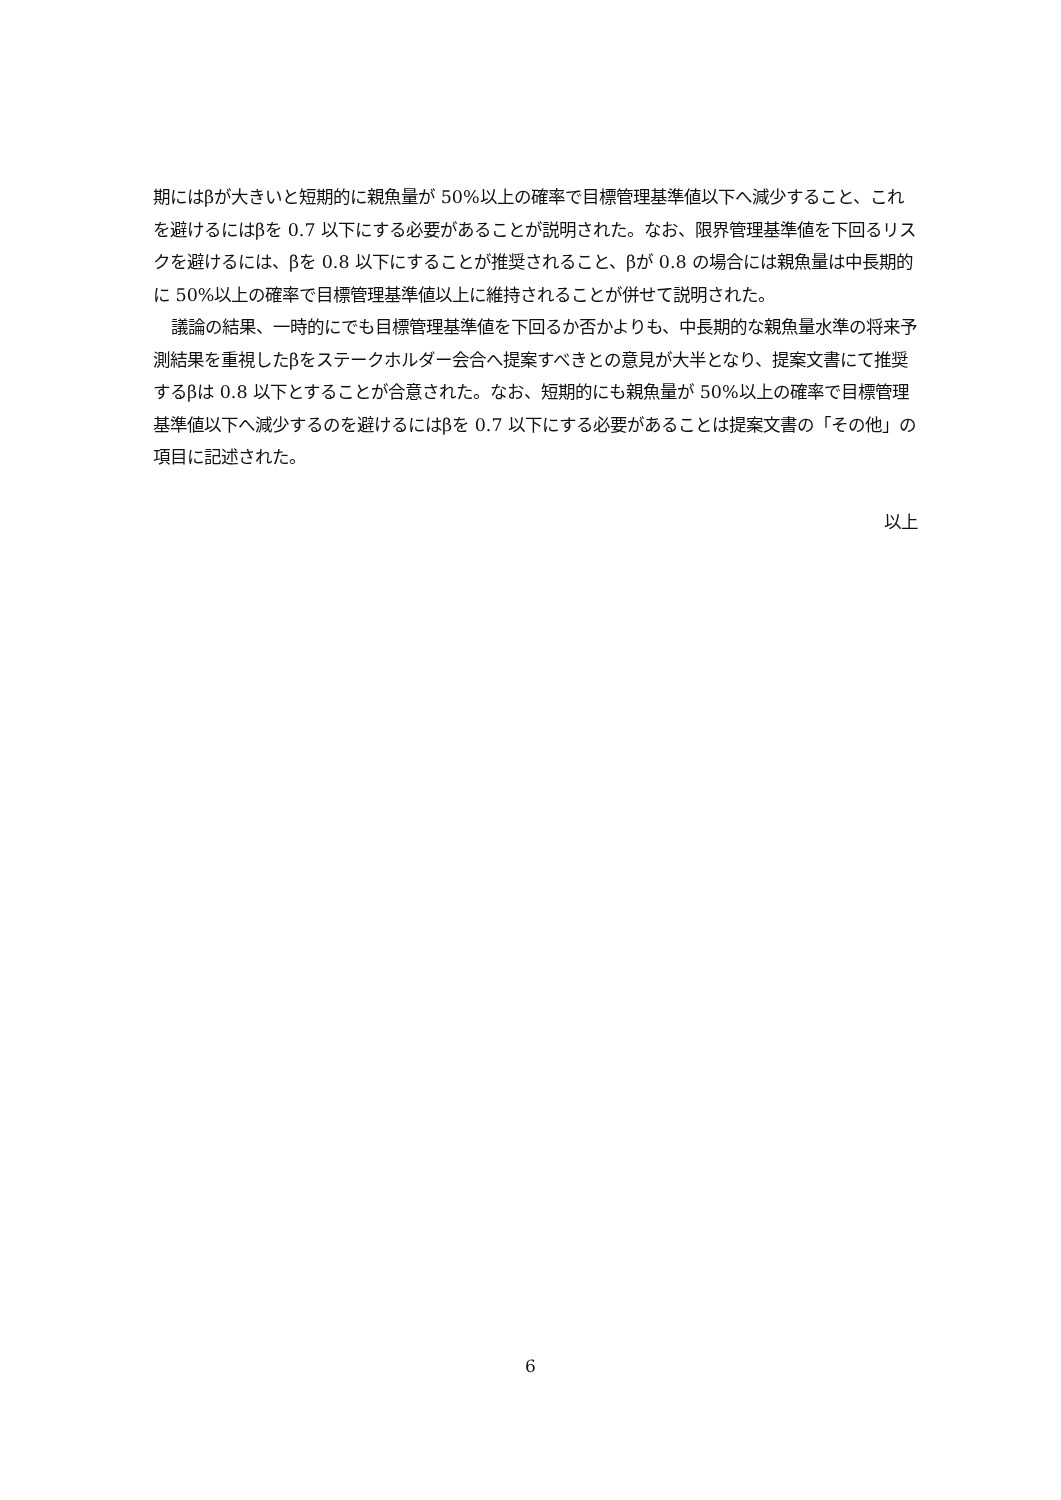期にはβが大きいと短期的に親魚量が 50%以上の確率で目標管理基準値以下へ減少すること、これを避けるにはβを 0.7 以下にする必要があることが説明された。なお、限界管理基準値を下回るリスクを避けるには、βを 0.8 以下にすることが推奨されること、βが 0.8 の場合には親魚量は中長期的に 50%以上の確率で目標管理基準値以上に維持されることが併せて説明された。
議論の結果、一時的にでも目標管理基準値を下回るか否かよりも、中長期的な親魚量水準の将来予測結果を重視したβをステークホルダー会合へ提案すべきとの意見が大半となり、提案文書にて推奨するβは 0.8 以下とすることが合意された。なお、短期的にも親魚量が 50%以上の確率で目標管理基準値以下へ減少するのを避けるにはβを 0.7 以下にする必要があることは提案文書の「その他」の項目に記述された。
以上
6